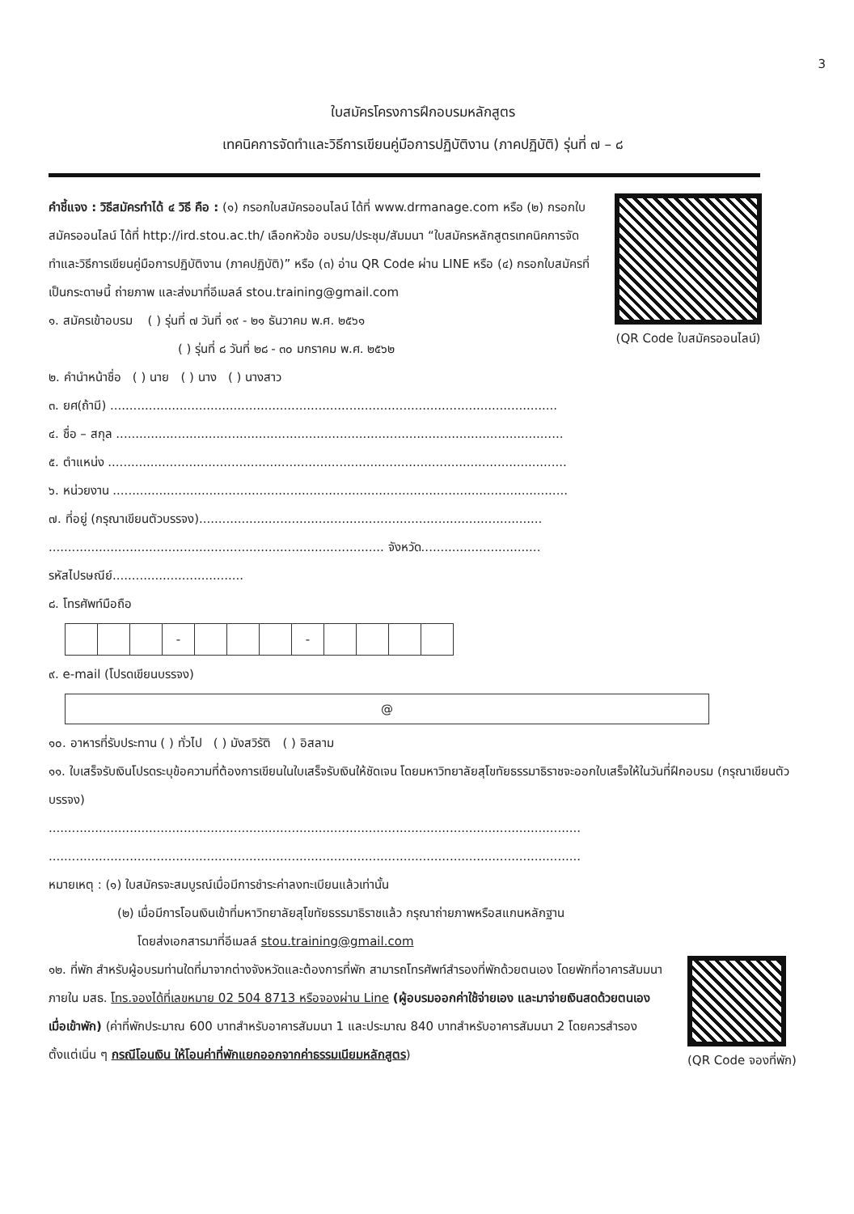3
ใบสมัครโครงการฝึกอบรมหลักสูตร
เทคนิคการจัดทำและวิธีการเขียนคู่มือการปฏิบัติงาน (ภาคปฏิบัติ) รุ่นที่ ๗ – ๘
คำชี้แจง : วิธีสมัครทำได้ ๔ วิธี คือ : (๑) กรอกใบสมัครออนไลน์ ได้ที่ www.drmanage.com หรือ (๒) กรอกใบสมัครออนไลน์ ได้ที่ http://ird.stou.ac.th/ เลือกหัวข้อ อบรม/ประชุม/สัมมนา “ใบสมัครหลักสูตรเทคนิคการจัดทำและวิธีการเขียนคู่มือการปฏิบัติงาน (ภาคปฏิบัติ)” หรือ (๓) อ่าน QR Code ผ่าน LINE หรือ (๔) กรอกใบสมัครที่เป็นกระดาษนี้ ถ่ายภาพ และส่งมาที่อีเมลล์ stou.training@gmail.com
๑. สมัครเข้าอบรม ( ) รุ่นที่ ๗ วันที่ ๑๙ - ๒๑ ธันวาคม พ.ศ. ๒๕๖๑
( ) รุ่นที่ ๘ วันที่ ๒๘ - ๓๐ มกราคม พ.ศ. ๒๕๖๒
(QR Code ใบสมัครออนไลน์)
๒. คำนำหน้าชื่อ ( ) นาย ( ) นาง ( ) นางสาว
๓. ยศ(ถ้ามี) ....................................................................................................................
๔. ชื่อ – สกุล ....................................................................................................................
๕. ตำแหน่ง .......................................................................................................................
๖. หน่วยงาน ......................................................................................................................
๗. ที่อยู่ (กรุณาเขียนตัวบรรจง).........................................................................................
....................................................................................... จังหวัด...............................
รหัสไปรษณีย์..................................
๘. โทรศัพท์มือถือ
| | | | - | | | | - | | | | |
๙. e-mail (โปรดเขียนบรรจง)
@
๑๐. อาหารที่รับประทาน ( ) ทั่วไป ( ) มังสวิรัติ ( ) อิสลาม
๑๑. ใบเสร็จรับเงินโปรดระบุข้อความที่ต้องการเขียนในใบเสร็จรับเงินให้ชัดเจน โดยมหาวิทยาลัยสุโขทัยธรรมาธิราชจะออกใบเสร็จให้ในวันที่ฝึกอบรม (กรุณาเขียนตัวบรรจง)
..........................................................................................................................................
..........................................................................................................................................
หมายเหตุ : (๑) ใบสมัครจะสมบูรณ์เมื่อมีการชำระค่าลงทะเบียนแล้วเท่านั้น
(๒) เมื่อมีการโอนเงินเข้าที่มหาวิทยาลัยสุโขทัยธรรมาธิราชแล้ว กรุณาถ่ายภาพหรือสแกนหลักฐาน
โดยส่งเอกสารมาที่อีเมลล์ stou.training@gmail.com
๑๒. ที่พัก สำหรับผู้อบรมท่านใดที่มาจากต่างจังหวัดและต้องการที่พัก สามารถโทรศัพท์สำรองที่พักด้วยตนเอง โดยพักที่อาคารสัมมนา ภายใน มสธ. โทร.จองได้ที่เลขหมาย 02 504 8713 หรือจองผ่าน Line (ผู้อบรมออกค่าใช้จ่ายเอง และมาจ่ายเงินสดด้วยตนเองเมื่อเข้าพัก) (ค่าที่พักประมาณ 600 บาทสำหรับอาคารสัมมนา 1 และประมาณ 840 บาทสำหรับอาคารสัมมนา 2 โดยควรสำรองตั้งแต่เนิ่น ๆ กรณีโอนเงิน ให้โอนค่าที่พักแยกออกจากค่าธรรมเนียมหลักสูตร)
(QR Code จองที่พัก)